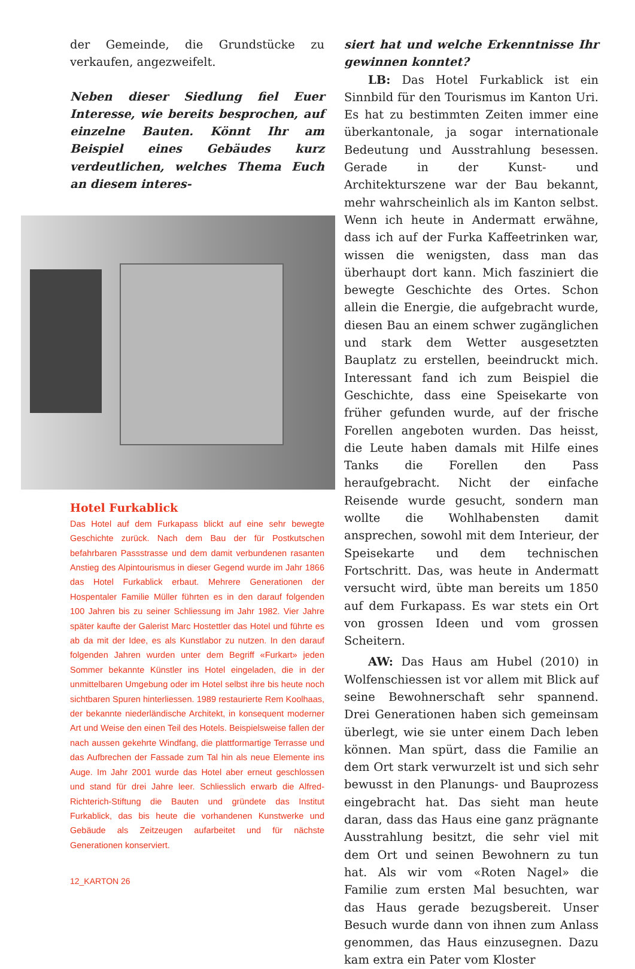der Gemeinde, die Grundstücke zu verkaufen, angezweifelt.
Neben dieser Siedlung fiel Euer Interesse, wie bereits besprochen, auf einzelne Bauten. Könnt Ihr am Beispiel eines Gebäudes kurz verdeutlichen, welches Thema Euch an diesem interes-
Hotel Furkablick
Das Hotel auf dem Furkapass blickt auf eine sehr bewegte Geschichte zurück. Nach dem Bau der für Postkutschen befahrbaren Passstrasse und dem damit verbundenen rasanten Anstieg des Alpintourismus in dieser Gegend wurde im Jahr 1866 das Hotel Furkablick erbaut. Mehrere Generationen der Hospentaler Familie Müller führten es in den darauf folgenden 100 Jahren bis zu seiner Schliessung im Jahr 1982. Vier Jahre später kaufte der Galerist Marc Hostettler das Hotel und führte es ab da mit der Idee, es als Kunstlabor zu nutzen. In den darauf folgenden Jahren wurden unter dem Begriff «Furkart» jeden Sommer bekannte Künstler ins Hotel eingeladen, die in der unmittelbaren Umgebung oder im Hotel selbst ihre bis heute noch sichtbaren Spuren hinterliessen. 1989 restaurierte Rem Koolhaas, der bekannte niederländische Architekt, in konsequent moderner Art und Weise den einen Teil des Hotels. Beispielsweise fallen der nach aussen gekehrte Windfang, die plattformartige Terrasse und das Aufbrechen der Fassade zum Tal hin als neue Elemente ins Auge. Im Jahr 2001 wurde das Hotel aber erneut geschlossen und stand für drei Jahre leer. Schliesslich erwarb die Alfred-Richterich-Stiftung die Bauten und gründete das Institut Furkablick, das bis heute die vorhandenen Kunstwerke und Gebäude als Zeitzeugen aufarbeitet und für nächste Generationen konserviert.
12_KARTON 26
siert hat und welche Erkenntnisse Ihr gewinnen konntet?
LB: Das Hotel Furkablick ist ein Sinnbild für den Tourismus im Kanton Uri. Es hat zu bestimmten Zeiten immer eine überkantonale, ja sogar internationale Bedeutung und Ausstrahlung besessen. Gerade in der Kunst- und Architekturszene war der Bau bekannt, mehr wahrscheinlich als im Kanton selbst. Wenn ich heute in Andermatt erwähne, dass ich auf der Furka Kaffeetrinken war, wissen die wenigsten, dass man das überhaupt dort kann. Mich fasziniert die bewegte Geschichte des Ortes. Schon allein die Energie, die aufgebracht wurde, diesen Bau an einem schwer zugänglichen und stark dem Wetter ausgesetzten Bauplatz zu erstellen, beeindruckt mich. Interessant fand ich zum Beispiel die Geschichte, dass eine Speisekarte von früher gefunden wurde, auf der frische Forellen angeboten wurden. Das heisst, die Leute haben damals mit Hilfe eines Tanks die Forellen den Pass heraufgebracht. Nicht der einfache Reisende wurde gesucht, sondern man wollte die Wohlhabensten damit ansprechen, sowohl mit dem Interieur, der Speisekarte und dem technischen Fortschritt. Das, was heute in Andermatt versucht wird, übte man bereits um 1850 auf dem Furkapass. Es war stets ein Ort von grossen Ideen und vom grossen Scheitern.
AW: Das Haus am Hubel (2010) in Wolfenschiessen ist vor allem mit Blick auf seine Bewohnerschaft sehr spannend. Drei Generationen haben sich gemeinsam überlegt, wie sie unter einem Dach leben können. Man spürt, dass die Familie an dem Ort stark verwurzelt ist und sich sehr bewusst in den Planungs- und Bauprozess eingebracht hat. Das sieht man heute daran, dass das Haus eine ganz prägnante Ausstrahlung besitzt, die sehr viel mit dem Ort und seinen Bewohnern zu tun hat. Als wir vom «Roten Nagel» die Familie zum ersten Mal besuchten, war das Haus gerade bezugsbereit. Unser Besuch wurde dann von ihnen zum Anlass genommen, das Haus einzusegnen. Dazu kam extra ein Pater vom Kloster